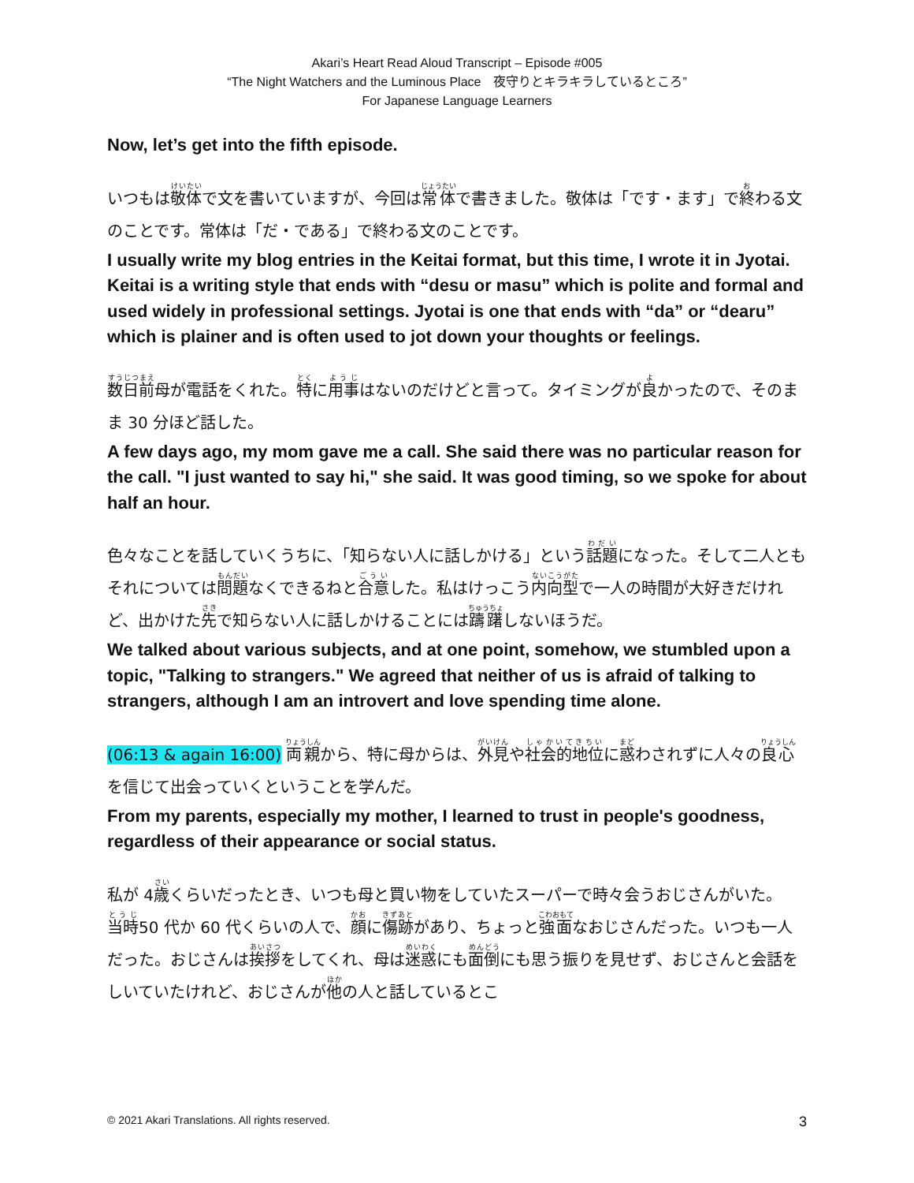Akari’s Heart Read Aloud Transcript – Episode #005
“The Night Watchers and the Luminous Place　夜守りとキラキラしているところ”
For Japanese Language Learners
Now, let’s get into the fifth episode.
いつもは敬体で文を書いていますが、今回は常体で書きました。敬体は「です・ます」で終わる文のことです。常体は「だ・である」で終わる文のことです。
I usually write my blog entries in the Keitai format, but this time, I wrote it in Jyotai. Keitai is a writing style that ends with “desu or masu” which is polite and formal and used widely in professional settings. Jyotai is one that ends with “da” or “dearu” which is plainer and is often used to jot down your thoughts or feelings.
数日前母が電話をくれた。特に用事はないのだけどと言って。タイミングが良かったので、そのまま 30 分ほど話した。
A few days ago, my mom gave me a call. She said there was no particular reason for the call. "I just wanted to say hi," she said. It was good timing, so we spoke for about half an hour.
色々なことを話していくうちに、「知らない人に話しかける」という話題になった。そして二人ともそれについては問題なくできるねと合意した。私はけっこう内向型で一人の時間が大好きだけれど、出かけた先で知らない人に話しかけることには躊躇しないほうだ。
We talked about various subjects, and at one point, somehow, we stumbled upon a topic, "Talking to strangers." We agreed that neither of us is afraid of talking to strangers, although I am an introvert and love spending time alone.
(06:13 & again 16:00) 両親から、特に母からは、外見や社会的地位に惑わされずに人々の良心を信じて出会っていくということを学んだ。
From my parents, especially my mother, I learned to trust in people's goodness, regardless of their appearance or social status.
私が 4歳くらいだったとき、いつも母と買い物をしていたスーパーで時々会うおじさんがいた。当時50 代か 60 代くらいの人で、顔に傷跡があり、ちょっと強面なおじさんだった。いつも一人だった。おじさんは挨拶をしてくれ、母は迷惑にも面倒にも思う振りを見せず、おじさんと会話をしいていたけれど、おじさんが他の人と話しているとこ
© 2021 Akari Translations. All rights reserved. 3